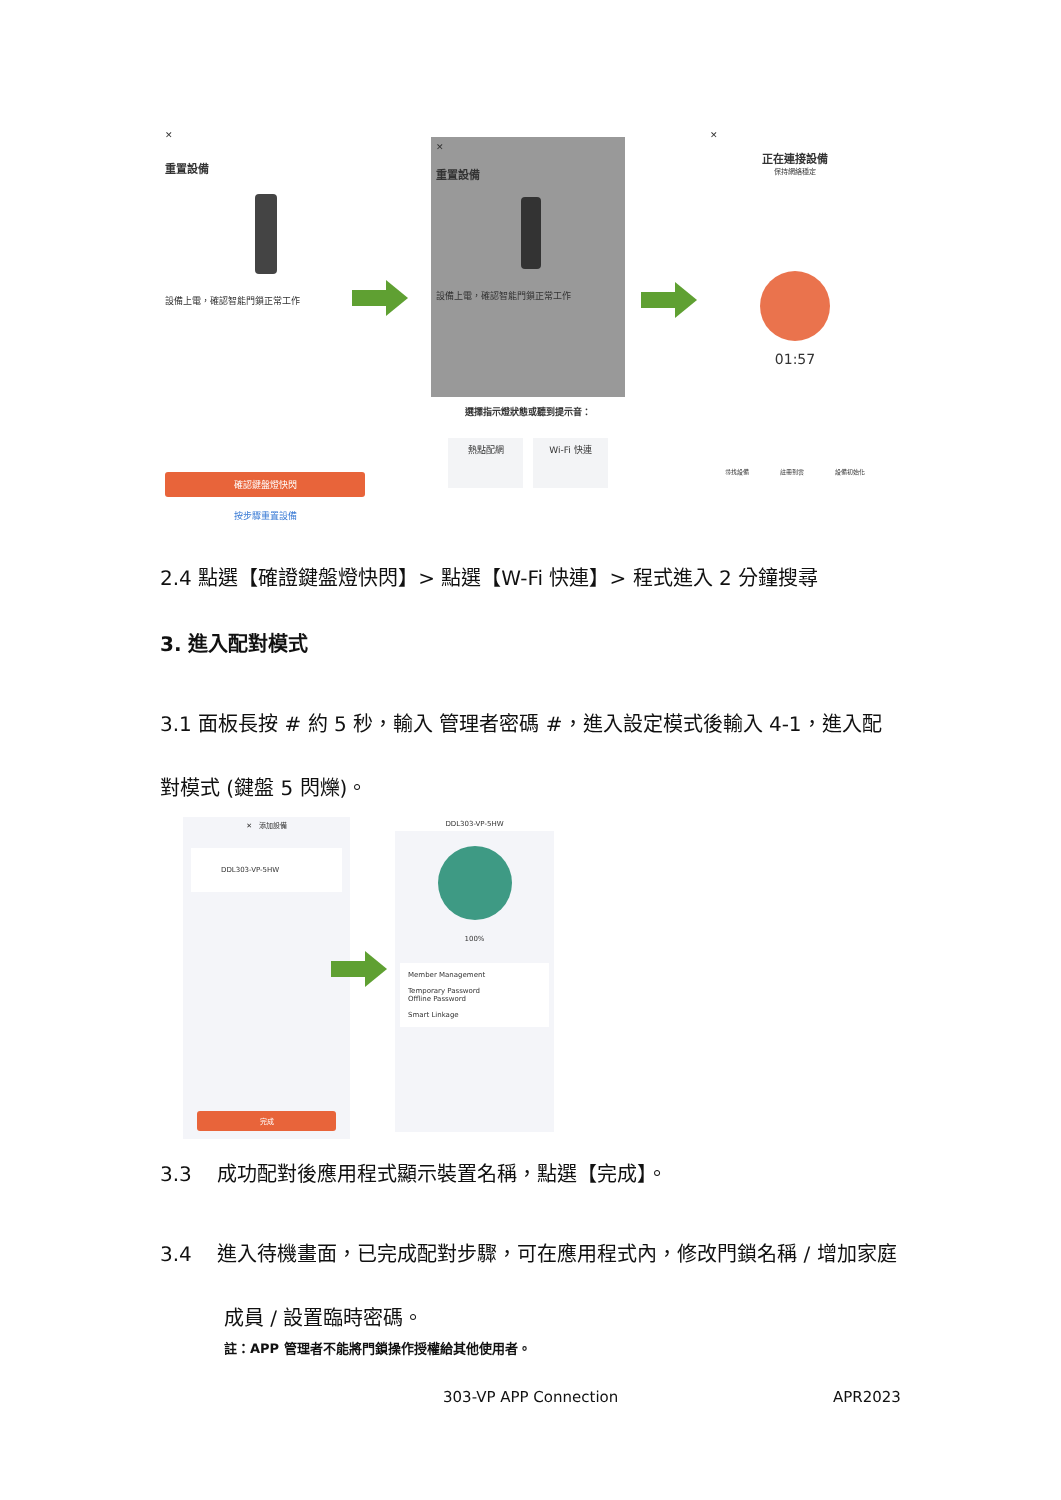✕
重置設備
設備上電，確認智能門鎖正常工作
確認鍵盤燈快閃
按步驟重置設備
✕
重置設備
設備上電，確認智能門鎖正常工作
選擇指示燈狀態或聽到提示音：
熱點配網 Wi-Fi 快連
✕
正在連接設備
保持網絡穩定
01:57
尋找設備 註冊到雲 設備初始化
2.4 點選【確證鍵盤燈快閃】> 點選【W-Fi 快連】> 程式進入 2 分鐘搜尋
3. 進入配對模式
3.1 面板長按 # 約 5 秒，輸入 管理者密碼 #，進入設定模式後輸入 4-1，進入配對模式 (鍵盤 5 閃爍)。
✕ 添加設備
DDL303-VP-5HW
完成
DDL303-VP-5HW
100%
Member Management
Temporary Password
Offline Password
Smart Linkage
3.3 成功配對後應用程式顯示裝置名稱，點選【完成】。
3.4 進入待機畫面，已完成配對步驟，可在應用程式內，修改門鎖名稱 / 增加家庭成員 / 設置臨時密碼。
註：APP 管理者不能將門鎖操作授權給其他使用者。
303-VP APP Connection APR2023